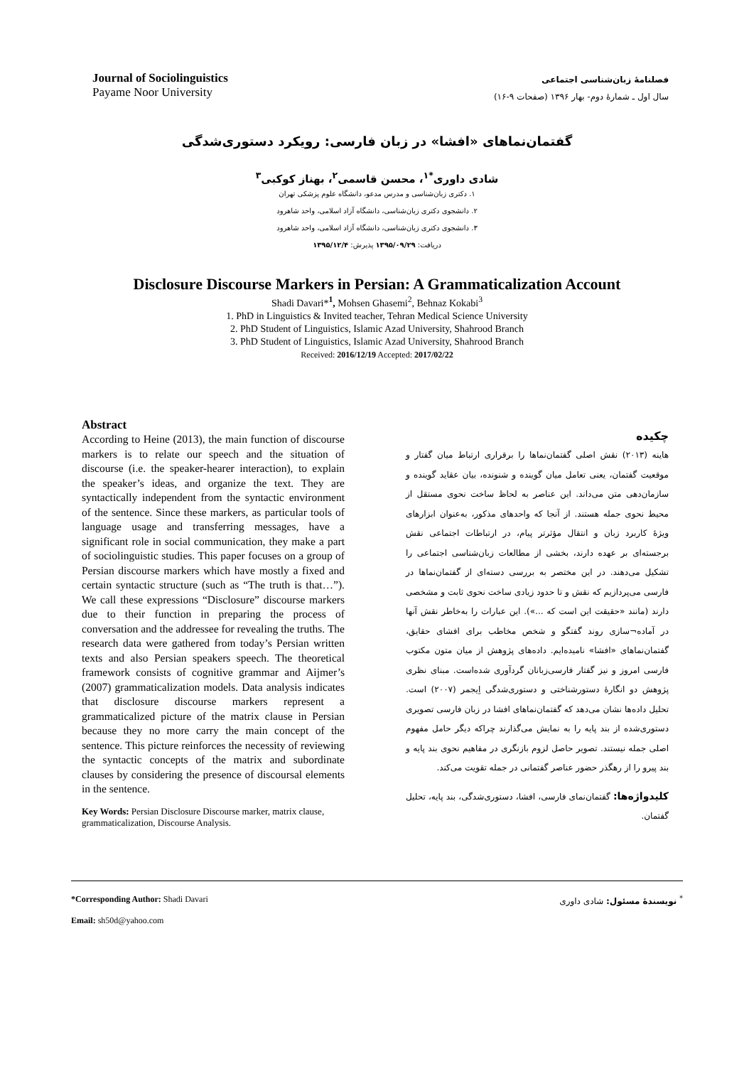Journal of Sociolinguistics
Payame Noor University
فصلنامۀ زبان‌شناسی اجتماعی
سال اول ـ شمارۀ دوم- بهار ۱۳۹۶ (صفحات ۹-۱۶)
گفتمان‌نماهای «افشا» در زبان فارسی: رویکرد دستوری‌شدگی
شادی داوری<sup>*۱</sup>، محسن قاسمی<sup>۲</sup>، بهناز کوکبی<sup>۳</sup>
۱. دکتری زبان‌شناسی و مدرس مدعو، دانشگاه علوم پزشکی تهران
۲. دانشجوی دکتری زبان‌شناسی، دانشگاه آزاد اسلامی، واحد شاهرود
۳. دانشجوی دکتری زبان‌شناسی، دانشگاه آزاد اسلامی، واحد شاهرود
دریافت: ۱۳۹۵/۰۹/۲۹ پذیرش: ۱۳۹۵/۱۲/۴
Disclosure Discourse Markers in Persian: A Grammaticalization Account
Shadi Davari*<sup>1</sup>, Mohsen Ghasemi<sup>2</sup>, Behnaz Kokabi<sup>3</sup>
1. PhD in Linguistics & Invited teacher, Tehran Medical Science University
2. PhD Student of Linguistics, Islamic Azad University, Shahrood Branch
3. PhD Student of Linguistics, Islamic Azad University, Shahrood Branch
Received: 2016/12/19 Accepted: 2017/02/22
Abstract
According to Heine (2013), the main function of discourse markers is to relate our speech and the situation of discourse (i.e. the speaker-hearer interaction), to explain the speaker’s ideas, and organize the text. They are syntactically independent from the syntactic environment of the sentence. Since these markers, as particular tools of language usage and transferring messages, have a significant role in social communication, they make a part of sociolinguistic studies. This paper focuses on a group of Persian discourse markers which have mostly a fixed and certain syntactic structure (such as “The truth is that…”). We call these expressions “Disclosure” discourse markers due to their function in preparing the process of conversation and the addressee for revealing the truths. The research data were gathered from today’s Persian written texts and also Persian speakers speech. The theoretical framework consists of cognitive grammar and Aijmer’s (2007) grammaticalization models. Data analysis indicates that disclosure discourse markers represent a grammaticalized picture of the matrix clause in Persian because they no more carry the main concept of the sentence. This picture reinforces the necessity of reviewing the syntactic concepts of the matrix and subordinate clauses by considering the presence of discoursal elements in the sentence.
Key Words: Persian Disclosure Discourse marker, matrix clause, grammaticalization, Discourse Analysis.
چکیده
هاینه (۲۰۱۳) نقش اصلی گفتمان‌نماها را برقراری ارتباط میان گفتار و موقعیت گفتمان، یعنی تعامل میان گوینده و شنونده، بیان عقاید گوینده و سازمان‌دهی متن می‌داند. این عناصر به لحاظ ساخت نحوی مستقل از محیط نحوی جمله هستند. از آنجا که واحدهای مذکور، به‌عنوان ابزارهای ویژۀ کاربرد زبان و انتقال مؤثرتر پیام، در ارتباطات اجتماعی نقش برجسته‌ای بر عهده دارند، بخشی از مطالعات زبان‌شناسی اجتماعی را تشکیل می‌دهند. در این مختصر به بررسی دسته‌ای از گفتمان‌نماها در فارسی می‌پردازیم که نقش و تا حدود زیادی ساخت نحوی ثابت و مشخصی دارند (مانند «حقیقت این است که ...»). این عبارات را به‌خاطر نقش آنها در آماده¬سازی روند گفتگو و شخص مخاطب برای افشای حقایق، گفتمان‌نماهای «افشا» نامیده‌ایم. داده‌های پژوهش از میان متون مکتوب فارسی امروز و نیز گفتار فارسی‌زبانان گردآوری شده‌است. مبنای نظری پژوهش دو انگارۀ دستورشناختی و دستوری‌شدگی اِیجمر (۲۰۰۷) است. تحلیل داده‌ها نشان می‌دهد که گفتمان‌نماهای افشا در زبان فارسی تصویری دستوری‌شده از بند پایه را به نمایش می‌گذارند چراکه دیگر حامل مفهوم اصلی جمله نیستند. تصویر حاصل لزوم بازنگری در مفاهیم نحوی بند پایه و بند پیرو را از رهگذر حضور عناصر گفتمانی در جمله تقویت می‌کند.
کلیدواژه‌ها: گفتمان‌نمای فارسی، افشا، دستوری‌شدگی، بند پایه، تحلیل گفتمان.
*Corresponding Author: Shadi Davari
Email: sh50d@yahoo.com
<sup>*</sup> نویسندۀ مسئول: شادی داوری